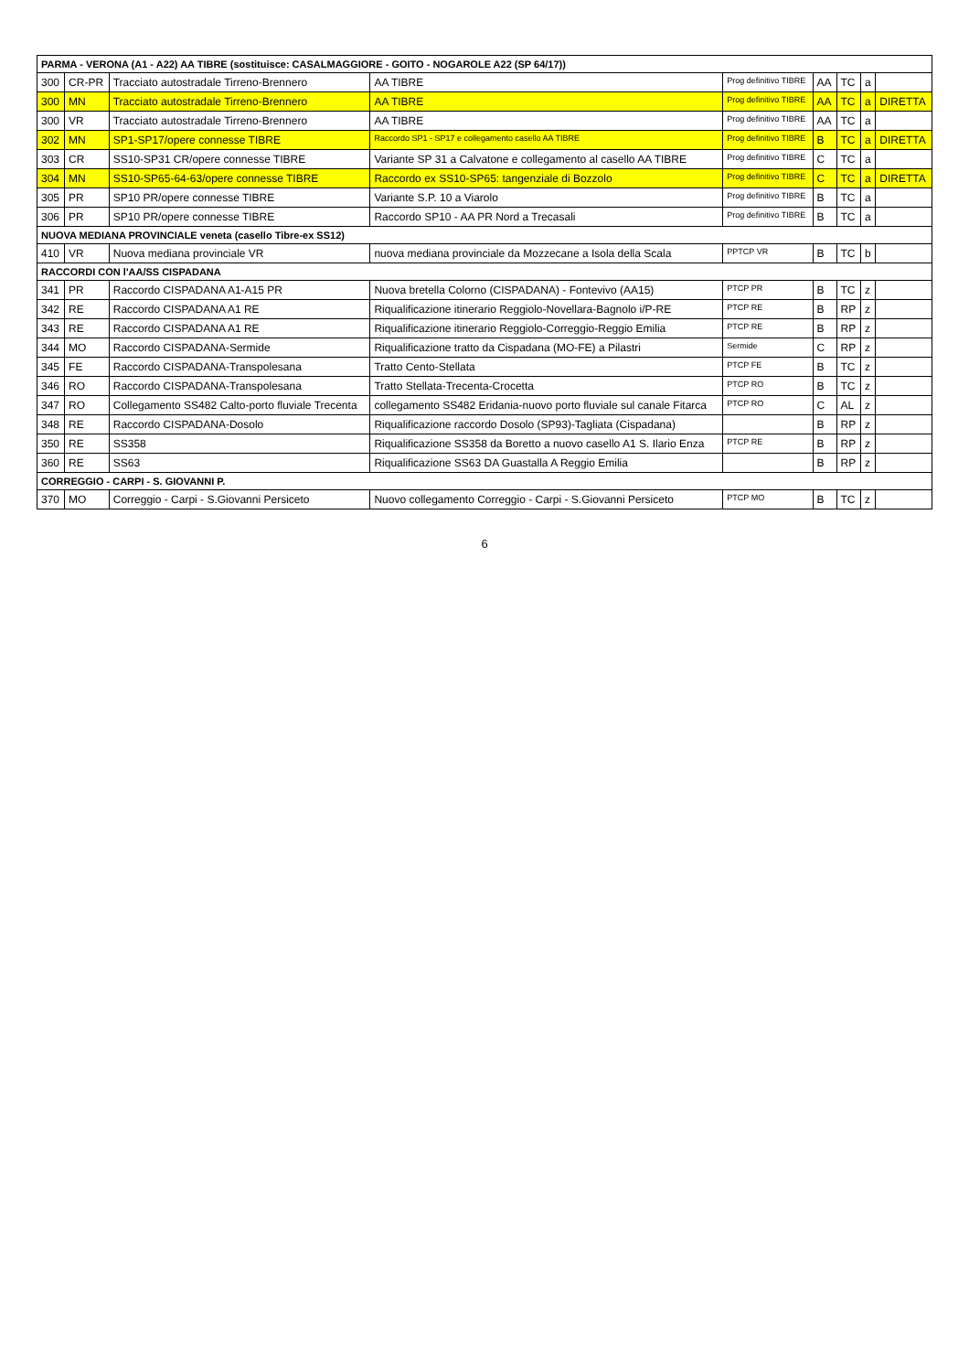| PARMA - VERONA (A1 - A22) AA TIBRE (sostituisce: CASALMAGGIORE - GOITO - NOGAROLE A22 (SP 64/17)) | | | | | | | | |
| 300 | CR-PR | Tracciato autostradale Tirreno-Brennero | AA TIBRE | Prog definitivo TIBRE | AA | TC | a | |
| 300 | MN | Tracciato autostradale Tirreno-Brennero | AA TIBRE | Prog definitivo TIBRE | AA | TC | a | DIRETTA |
| 300 | VR | Tracciato autostradale Tirreno-Brennero | AA TIBRE | Prog definitivo TIBRE | AA | TC | a | |
| 302 | MN | SP1-SP17/opere connesse TIBRE | Raccordo SP1 - SP17 e collegamento casello AA TIBRE | Prog definitivo TIBRE | B | TC | a | DIRETTA |
| 303 | CR | SS10-SP31 CR/opere connesse TIBRE | Variante SP 31 a Calvatone e collegamento al casello AA TIBRE | Prog definitivo TIBRE | C | TC | a | |
| 304 | MN | SS10-SP65-64-63/opere connesse TIBRE | Raccordo ex SS10-SP65: tangenziale di Bozzolo | Prog definitivo TIBRE | C | TC | a | DIRETTA |
| 305 | PR | SP10 PR/opere connesse TIBRE | Variante S.P. 10 a Viarolo | Prog definitivo TIBRE | B | TC | a | |
| 306 | PR | SP10 PR/opere connesse TIBRE | Raccordo SP10 - AA PR Nord a Trecasali | Prog definitivo TIBRE | B | TC | a | |
| NUOVA MEDIANA PROVINCIALE veneta (casello Tibre-ex SS12) | | | | | | | | |
| 410 | VR | Nuova mediana provinciale VR | nuova mediana provinciale da Mozzecane a Isola della Scala | PPTCP VR | B | TC | b | |
| RACCORDI CON l'AA/SS CISPADANA | | | | | | | | |
| 341 | PR | Raccordo CISPADANA A1-A15 PR | Nuova bretella Colorno (CISPADANA) - Fontevivo (AA15) | PTCP PR | B | TC | z | |
| 342 | RE | Raccordo CISPADANA A1 RE | Riqualificazione itinerario Reggiolo-Novellara-Bagnolo i/P-RE | PTCP RE | B | RP | z | |
| 343 | RE | Raccordo CISPADANA A1 RE | Riqualificazione itinerario Reggiolo-Correggio-Reggio Emilia | PTCP RE | B | RP | z | |
| 344 | MO | Raccordo CISPADANA-Sermide | Riqualificazione tratto da Cispadana (MO-FE) a Pilastri | Sermide | C | RP | z | |
| 345 | FE | Raccordo CISPADANA-Transpolesana | Tratto Cento-Stellata | PTCP FE | B | TC | z | |
| 346 | RO | Raccordo CISPADANA-Transpolesana | Tratto Stellata-Trecenta-Crocetta | PTCP RO | B | TC | z | |
| 347 | RO | Collegamento SS482 Calto-porto fluviale Trecenta | collegamento SS482 Eridania-nuovo porto fluviale sul canale Fitarca | PTCP RO | C | AL | z | |
| 348 | RE | Raccordo CISPADANA-Dosolo | Riqualificazione raccordo Dosolo (SP93)-Tagliata (Cispadana) | | B | RP | z | |
| 350 | RE | SS358 | Riqualificazione SS358 da Boretto a nuovo casello A1 S. Ilario Enza | PTCP RE | B | RP | z | |
| 360 | RE | SS63 | Riqualificazione SS63 DA Guastalla A Reggio Emilia | | B | RP | z | |
| CORREGGIO - CARPI - S. GIOVANNI P. | | | | | | | | |
| 370 | MO | Correggio - Carpi - S.Giovanni Persiceto | Nuovo collegamento Correggio - Carpi - S.Giovanni Persiceto | PTCP MO | B | TC | z | |
6